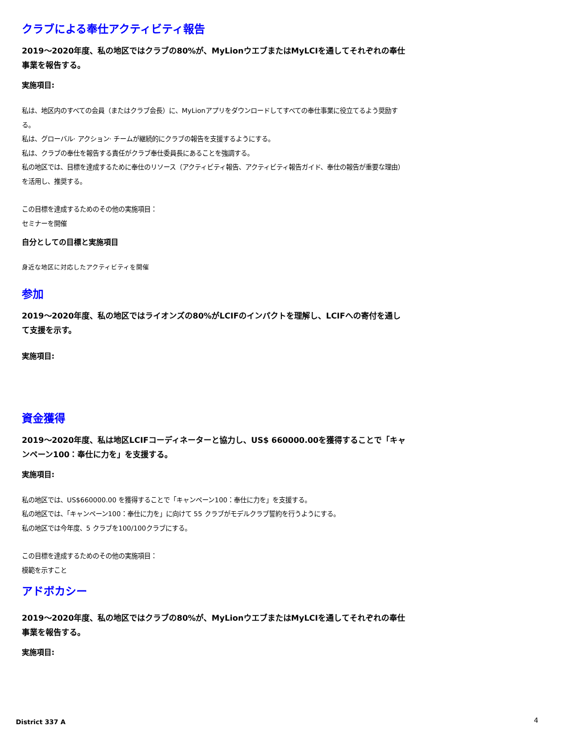クラブによる奉仕アクティビティ報告
2019～2020年度、私の地区ではクラブの80%が、MyLionウエブまたはMyLCIを通してそれぞれの奉仕事業を報告する。
実施項目:
私は、地区内のすべての会員（またはクラブ会長）に、MyLionアプリをダウンロードしてすべての奉仕事業に役立てるよう奨励する。
私は、グローバル· アクション· チームが継続的にクラブの報告を支援するようにする。
私は、クラブの奉仕を報告する責任がクラブ奉仕委員長にあることを強調する。
私の地区では、目標を達成するために奉仕のリソース（アクティビティ報告、アクティビティ報告ガイド、奉仕の報告が重要な理由）を活用し、推奨する。
この目標を達成するためのその他の実施項目：
セミナーを開催
自分としての目標と実施項目
身近な地区に対応したアクティビティを開催
参加
2019～2020年度、私の地区ではライオンズの80%がLCIFのインパクトを理解し、LCIFへの寄付を通して支援を示す。
実施項目:
資金獲得
2019～2020年度、私は地区LCIFコーディネーターと協力し、US$ 660000.00を獲得することで「キャンペーン100：奉仕に力を」を支援する。
実施項目:
私の地区では、US$660000.00 を獲得することで「キャンペーン100：奉仕に力を」を支援する。
私の地区では、「キャンペーン100：奉仕に力を」に向けて 55 クラブがモデルクラブ誓約を行うようにする。
私の地区では今年度、5 クラブを100/100クラブにする。
この目標を達成するためのその他の実施項目：
模範を示すこと
アドボカシー
2019～2020年度、私の地区ではクラブの80%が、MyLionウエブまたはMyLCIを通してそれぞれの奉仕事業を報告する。
実施項目:
District 337 A 4